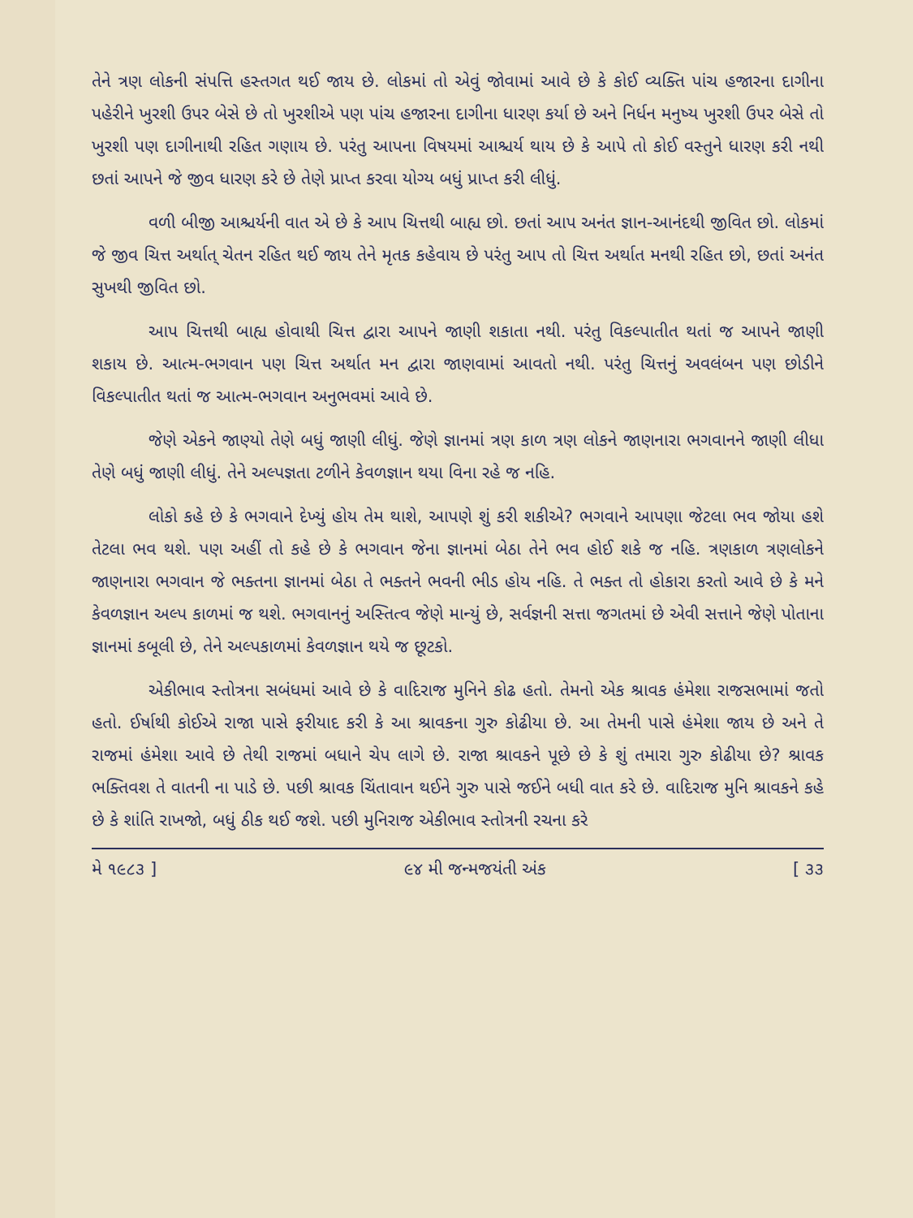તેને ત્રણ લોકની સંપત્તિ હસ્તગત થઈ જાય છે. લોકમાં તો એવું જોવામાં આવે છે કે કોઈ વ્યક્તિ પાંચ હજારના દાગીના પહેરીને ખુરશી ઉપર બેસે છે તો ખુરશીએ પણ પાંચ હજારના દાગીના ધારણ કર્યા છે અને નિર્ધન મનુષ્ય ખુરશી ઉપર બેસે તો ખુરશી પણ દાગીનાથી રહિત ગણાય છે. પરંતુ આપના વિષયમાં આશ્ચર્ય થાય છે કે આપે તો કોઈ વસ્તુને ધારણ કરી નથી છતાં આપને જે જીવ ધારણ કરે છે તેણે પ્રાપ્ત કરવા યોગ્ય બધું પ્રાપ્ત કરી લીધું.
વળી બીજી આશ્ચર્યની વાત એ છે કે આપ ચિત્તથી બાહ્ય છો. છતાં આપ અનંત જ્ઞાન-આનંદથી જીવિત છો. લોકમાં જે જીવ ચિત્ત અર્થાત્ ચેતન રહિત થઈ જાય તેને મૃતક કહેવાય છે પરંતુ આપ તો ચિત્ત અર્થાત મનથી રહિત છો, છતાં અનંત સુખથી જીવિત છો.
આપ ચિત્તથી બાહ્ય હોવાથી ચિત્ત દ્વારા આપને જાણી શકાતા નથી. પરંતુ વિકલ્પાતીત થતાં જ આપને જાણી શકાય છે. આત્મ-ભગવાન પણ ચિત્ત અર્થાત મન દ્વારા જાણવામાં આવતો નથી. પરંતુ ચિત્તનું અવલંબન પણ છોડીને વિકલ્પાતીત થતાં જ આત્મ-ભગવાન અનુભવમાં આવે છે.
જેણે એકને જાણ્યો તેણે બધું જાણી લીધું. જેણે જ્ઞાનમાં ત્રણ કાળ ત્રણ લોકને જાણનારા ભગવાનને જાણી લીધા તેણે બધું જાણી લીધું. તેને અલ્પજ્ઞતા ટળીને કેવળજ્ઞાન થયા વિના રહે જ નહિ.
લોકો કહે છે કે ભગવાને દેખ્યું હોય તેમ થાશે, આપણે શું કરી શકીએ? ભગવાને આપણા જેટલા ભવ જોયા હશે તેટલા ભવ થશે. પણ અહીં તો કહે છે કે ભગવાન જેના જ્ઞાનમાં બેઠા તેને ભવ હોઈ શકે જ નહિ. ત્રણકાળ ત્રણલોકને જાણનારા ભગવાન જે ભક્તના જ્ઞાનમાં બેઠા તે ભક્તને ભવની ભીડ હોય નહિ. તે ભક્ત તો હોકારા કરતો આવે છે કે મને કેવળજ્ઞાન અલ્પ કાળમાં જ થશે. ભગવાનનું અસ્તિત્વ જેણે માન્યું છે, સર્વજ્ઞની સત્તા જગતમાં છે એવી સત્તાને જેણે પોતાના જ્ઞાનમાં કબૂલી છે, તેને અલ્પકાળમાં કેવળજ્ઞાન થયે જ છૂટકો.
એકીભાવ સ્તોત્રના સબંધમાં આવે છે કે વાદિરાજ મુનિને કોઢ હતો. તેમનો એક શ્રાવક હંમેશા રાજસભામાં જતો હતો. ઈર્ષાથી કોઈએ રાજા પાસે ફરીયાદ કરી કે આ શ્રાવકના ગુરુ કોઢીયા છે. આ તેમની પાસે હંમેશા જાય છે અને તે રાજમાં હંમેશા આવે છે તેથી રાજમાં બધાને ચેપ લાગે છે. રાજા શ્રાવકને પૂછે છે કે શું તમારા ગુરુ કોઢીયા છે? શ્રાવક ભક્તિવશ તે વાતની ના પાડે છે. પછી શ્રાવક ચિંતાવાન થઈને ગુરુ પાસે જઈને બધી વાત કરે છે. વાદિરાજ મુનિ શ્રાવકને કહે છે કે શાંતિ રાખજો, બધું ઠીક થઈ જશે. પછી મુનિરાજ એકીભાવ સ્તોત્રની રચના કરે
મે ૧૯૮૩ ] ૯૪ મી જન્મજયંતી અંક [ ૩૩